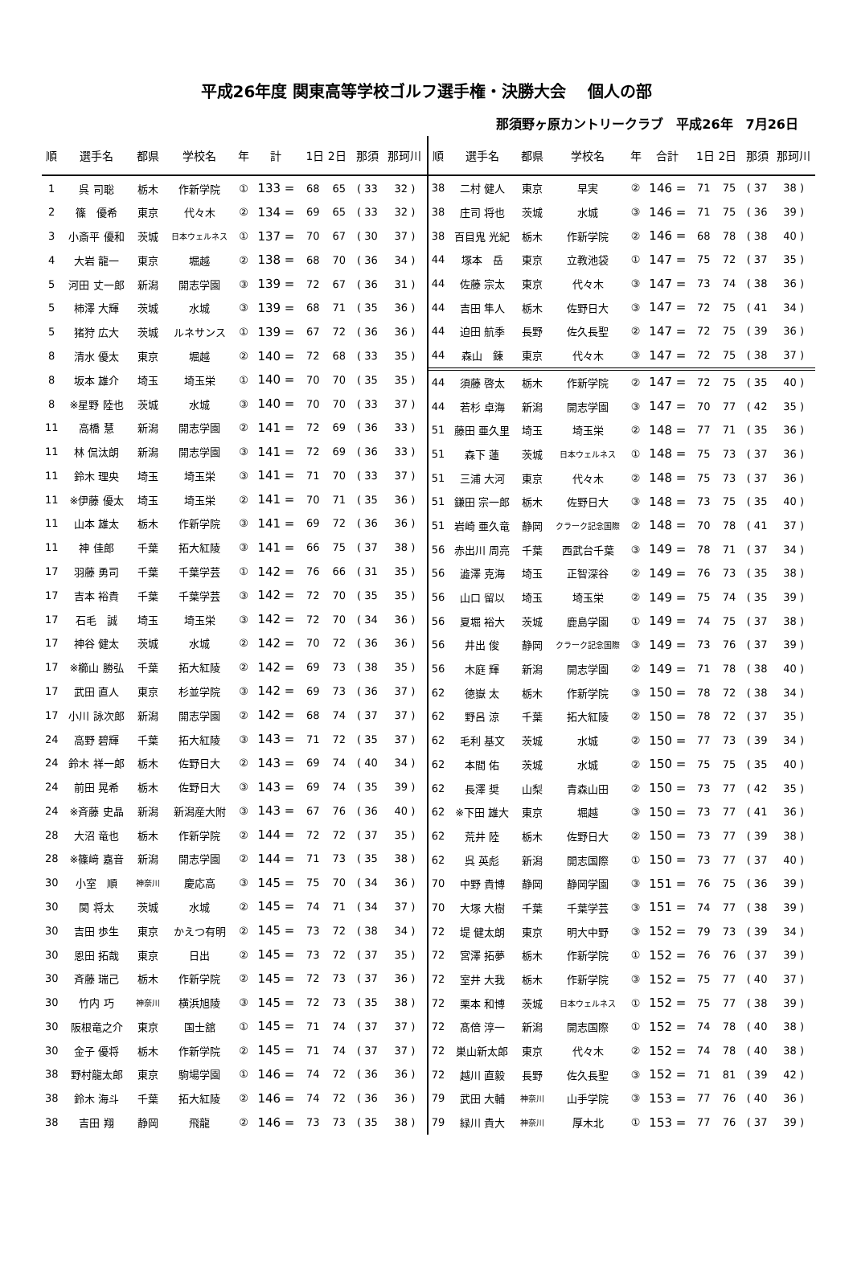平成26年度 関東高等学校ゴルフ選手権・決勝大会　 個人の部
那須野ヶ原カントリークラブ　平成26年　7月26日
| 順 | 選手名 | 都県 | 学校名 | 年 | 計 | 1日 2日 | | 那須 | 那珂川 |
| --- | --- | --- | --- | --- | --- | --- | --- | --- | --- |
| 1 | 呉 司聡 | 栃木 | 作新学院 | ① | 133 = | 68 | 65 | ( 33 | 32 ) |
| 2 | 篠 優希 | 東京 | 代々木 | ② | 134 = | 69 | 65 | ( 33 | 32 ) |
| 3 | 小斎平 優和 | 茨城 | 日本ウェルネス | ① | 137 = | 70 | 67 | ( 30 | 37 ) |
| 4 | 大岩 龍一 | 東京 | 堀越 | ② | 138 = | 68 | 70 | ( 36 | 34 ) |
| 5 | 河田 丈一郎 | 新潟 | 開志学園 | ③ | 139 = | 72 | 67 | ( 36 | 31 ) |
| 5 | 柿澤 大輝 | 茨城 | 水城 | ③ | 139 = | 68 | 71 | ( 35 | 36 ) |
| 5 | 猪狩 広大 | 茨城 | ルネサンス | ① | 139 = | 67 | 72 | ( 36 | 36 ) |
| 8 | 清水 優太 | 東京 | 堀越 | ② | 140 = | 72 | 68 | ( 33 | 35 ) |
| 8 | 坂本 雄介 | 埼玉 | 埼玉栄 | ① | 140 = | 70 | 70 | ( 35 | 35 ) |
| 8 | ※星野 陸也 | 茨城 | 水城 | ③ | 140 = | 70 | 70 | ( 33 | 37 ) |
| 11 | 高橋 慧 | 新潟 | 開志学園 | ② | 141 = | 72 | 69 | ( 36 | 33 ) |
| 11 | 林 侃汰朗 | 新潟 | 開志学園 | ③ | 141 = | 72 | 69 | ( 36 | 33 ) |
| 11 | 鈴木 理央 | 埼玉 | 埼玉栄 | ③ | 141 = | 71 | 70 | ( 33 | 37 ) |
| 11 | ※伊藤 優太 | 埼玉 | 埼玉栄 | ② | 141 = | 70 | 71 | ( 35 | 36 ) |
| 11 | 山本 雄太 | 栃木 | 作新学院 | ③ | 141 = | 69 | 72 | ( 36 | 36 ) |
| 11 | 神 佳郎 | 千葉 | 拓大紅陵 | ③ | 141 = | 66 | 75 | ( 37 | 38 ) |
| 17 | 羽藤 勇司 | 千葉 | 千葉学芸 | ① | 142 = | 76 | 66 | ( 31 | 35 ) |
| 17 | 吉本 裕貴 | 千葉 | 千葉学芸 | ③ | 142 = | 72 | 70 | ( 35 | 35 ) |
| 17 | 石毛 誠 | 埼玉 | 埼玉栄 | ③ | 142 = | 72 | 70 | ( 34 | 36 ) |
| 17 | 神谷 健太 | 茨城 | 水城 | ② | 142 = | 70 | 72 | ( 36 | 36 ) |
| 17 | ※櫛山 勝弘 | 千葉 | 拓大紅陵 | ② | 142 = | 69 | 73 | ( 38 | 35 ) |
| 17 | 武田 直人 | 東京 | 杉並学院 | ③ | 142 = | 69 | 73 | ( 36 | 37 ) |
| 17 | 小川 詠次郎 | 新潟 | 開志学園 | ② | 142 = | 68 | 74 | ( 37 | 37 ) |
| 24 | 高野 碧輝 | 千葉 | 拓大紅陵 | ③ | 143 = | 71 | 72 | ( 35 | 37 ) |
| 24 | 鈴木 祥一郎 | 栃木 | 佐野日大 | ② | 143 = | 69 | 74 | ( 40 | 34 ) |
| 24 | 前田 晃希 | 栃木 | 佐野日大 | ③ | 143 = | 69 | 74 | ( 35 | 39 ) |
| 24 | ※斉藤 史晶 | 新潟 | 新潟産大附 | ③ | 143 = | 67 | 76 | ( 36 | 40 ) |
| 28 | 大沼 竜也 | 栃木 | 作新学院 | ② | 144 = | 72 | 72 | ( 37 | 35 ) |
| 28 | ※篠﨑 嘉音 | 新潟 | 開志学園 | ② | 144 = | 71 | 73 | ( 35 | 38 ) |
| 30 | 小室 順 | 神奈川 | 慶応高 | ③ | 145 = | 75 | 70 | ( 34 | 36 ) |
| 30 | 関 将太 | 茨城 | 水城 | ② | 145 = | 74 | 71 | ( 34 | 37 ) |
| 30 | 吉田 歩生 | 東京 | かえつ有明 | ② | 145 = | 73 | 72 | ( 38 | 34 ) |
| 30 | 恩田 拓哉 | 東京 | 日出 | ② | 145 = | 73 | 72 | ( 37 | 35 ) |
| 30 | 斉藤 瑞己 | 栃木 | 作新学院 | ② | 145 = | 72 | 73 | ( 37 | 36 ) |
| 30 | 竹内 巧 | 神奈川 | 横浜旭陵 | ③ | 145 = | 72 | 73 | ( 35 | 38 ) |
| 30 | 阪根竜之介 | 東京 | 国士舘 | ① | 145 = | 71 | 74 | ( 37 | 37 ) |
| 30 | 金子 優将 | 栃木 | 作新学院 | ② | 145 = | 71 | 74 | ( 37 | 37 ) |
| 38 | 野村龍太郎 | 東京 | 駒場学園 | ① | 146 = | 74 | 72 | ( 36 | 36 ) |
| 38 | 鈴木 海斗 | 千葉 | 拓大紅陵 | ② | 146 = | 74 | 72 | ( 36 | 36 ) |
| 38 | 吉田 翔 | 静岡 | 飛龍 | ② | 146 = | 73 | 73 | ( 35 | 38 ) |
| 順 | 選手名 | 都県 | 学校名 | 年 | 合計 | 1日 2日 | | 那須 | 那珂川 |
| --- | --- | --- | --- | --- | --- | --- | --- | --- | --- |
| 38 | 二村 健人 | 東京 | 早実 | ② | 146 = | 71 | 75 | ( 37 | 38 ) |
| 38 | 庄司 将也 | 茨城 | 水城 | ③ | 146 = | 71 | 75 | ( 36 | 39 ) |
| 38 | 百目鬼 光紀 | 栃木 | 作新学院 | ② | 146 = | 68 | 78 | ( 38 | 40 ) |
| 44 | 塚本 岳 | 東京 | 立教池袋 | ① | 147 = | 75 | 72 | ( 37 | 35 ) |
| 44 | 佐藤 宗太 | 東京 | 代々木 | ③ | 147 = | 73 | 74 | ( 38 | 36 ) |
| 44 | 吉田 隼人 | 栃木 | 佐野日大 | ③ | 147 = | 72 | 75 | ( 41 | 34 ) |
| 44 | 迫田 航季 | 長野 | 佐久長聖 | ② | 147 = | 72 | 75 | ( 39 | 36 ) |
| 44 | 森山 錬 | 東京 | 代々木 | ③ | 147 = | 72 | 75 | ( 38 | 37 ) |
| 44 | 須藤 啓太 | 栃木 | 作新学院 | ② | 147 = | 72 | 75 | ( 35 | 40 ) |
| 44 | 若杉 卓海 | 新潟 | 開志学園 | ③ | 147 = | 70 | 77 | ( 42 | 35 ) |
| 51 | 藤田 亜久里 | 埼玉 | 埼玉栄 | ② | 148 = | 77 | 71 | ( 35 | 36 ) |
| 51 | 森下 蓮 | 茨城 | 日本ウェルネス | ① | 148 = | 75 | 73 | ( 37 | 36 ) |
| 51 | 三浦 大河 | 東京 | 代々木 | ② | 148 = | 75 | 73 | ( 37 | 36 ) |
| 51 | 鎌田 宗一郎 | 栃木 | 佐野日大 | ③ | 148 = | 73 | 75 | ( 35 | 40 ) |
| 51 | 岩崎 亜久竜 | 静岡 | クラーク記念国際 | ② | 148 = | 70 | 78 | ( 41 | 37 ) |
| 56 | 赤出川 周亮 | 千葉 | 西武台千葉 | ③ | 149 = | 78 | 71 | ( 37 | 34 ) |
| 56 | 澁澤 克海 | 埼玉 | 正智深谷 | ② | 149 = | 76 | 73 | ( 35 | 38 ) |
| 56 | 山口 留以 | 埼玉 | 埼玉栄 | ② | 149 = | 75 | 74 | ( 35 | 39 ) |
| 56 | 夏堀 裕大 | 茨城 | 鹿島学園 | ① | 149 = | 74 | 75 | ( 37 | 38 ) |
| 56 | 井出 俊 | 静岡 | クラーク記念国際 | ③ | 149 = | 73 | 76 | ( 37 | 39 ) |
| 56 | 木庭 輝 | 新潟 | 開志学園 | ② | 149 = | 71 | 78 | ( 38 | 40 ) |
| 62 | 徳嶽 太 | 栃木 | 作新学院 | ③ | 150 = | 78 | 72 | ( 38 | 34 ) |
| 62 | 野呂 涼 | 千葉 | 拓大紅陵 | ② | 150 = | 78 | 72 | ( 37 | 35 ) |
| 62 | 毛利 基文 | 茨城 | 水城 | ② | 150 = | 77 | 73 | ( 39 | 34 ) |
| 62 | 本間 佑 | 茨城 | 水城 | ② | 150 = | 75 | 75 | ( 35 | 40 ) |
| 62 | 長澤 奨 | 山梨 | 青森山田 | ② | 150 = | 73 | 77 | ( 42 | 35 ) |
| 62 | ※下田 雄大 | 東京 | 堀越 | ③ | 150 = | 73 | 77 | ( 41 | 36 ) |
| 62 | 荒井 陸 | 栃木 | 佐野日大 | ② | 150 = | 73 | 77 | ( 39 | 38 ) |
| 62 | 呉 英彪 | 新潟 | 開志国際 | ① | 150 = | 73 | 77 | ( 37 | 40 ) |
| 70 | 中野 貴博 | 静岡 | 静岡学園 | ③ | 151 = | 76 | 75 | ( 36 | 39 ) |
| 70 | 大塚 大樹 | 千葉 | 千葉学芸 | ③ | 151 = | 74 | 77 | ( 38 | 39 ) |
| 72 | 堤 健太朗 | 東京 | 明大中野 | ③ | 152 = | 79 | 73 | ( 39 | 34 ) |
| 72 | 宮澤 拓夢 | 栃木 | 作新学院 | ① | 152 = | 76 | 76 | ( 37 | 39 ) |
| 72 | 室井 大我 | 栃木 | 作新学院 | ③ | 152 = | 75 | 77 | ( 40 | 37 ) |
| 72 | 栗本 和博 | 茨城 | 日本ウェルネス | ① | 152 = | 75 | 77 | ( 38 | 39 ) |
| 72 | 髙倍 淳一 | 新潟 | 開志国際 | ① | 152 = | 74 | 78 | ( 40 | 38 ) |
| 72 | 巣山新太郎 | 東京 | 代々木 | ② | 152 = | 74 | 78 | ( 40 | 38 ) |
| 72 | 越川 直毅 | 長野 | 佐久長聖 | ③ | 152 = | 71 | 81 | ( 39 | 42 ) |
| 79 | 武田 大輔 | 神奈川 | 山手学院 | ③ | 153 = | 77 | 76 | ( 40 | 36 ) |
| 79 | 緑川 貴大 | 神奈川 | 厚木北 | ① | 153 = | 77 | 76 | ( 37 | 39 ) |